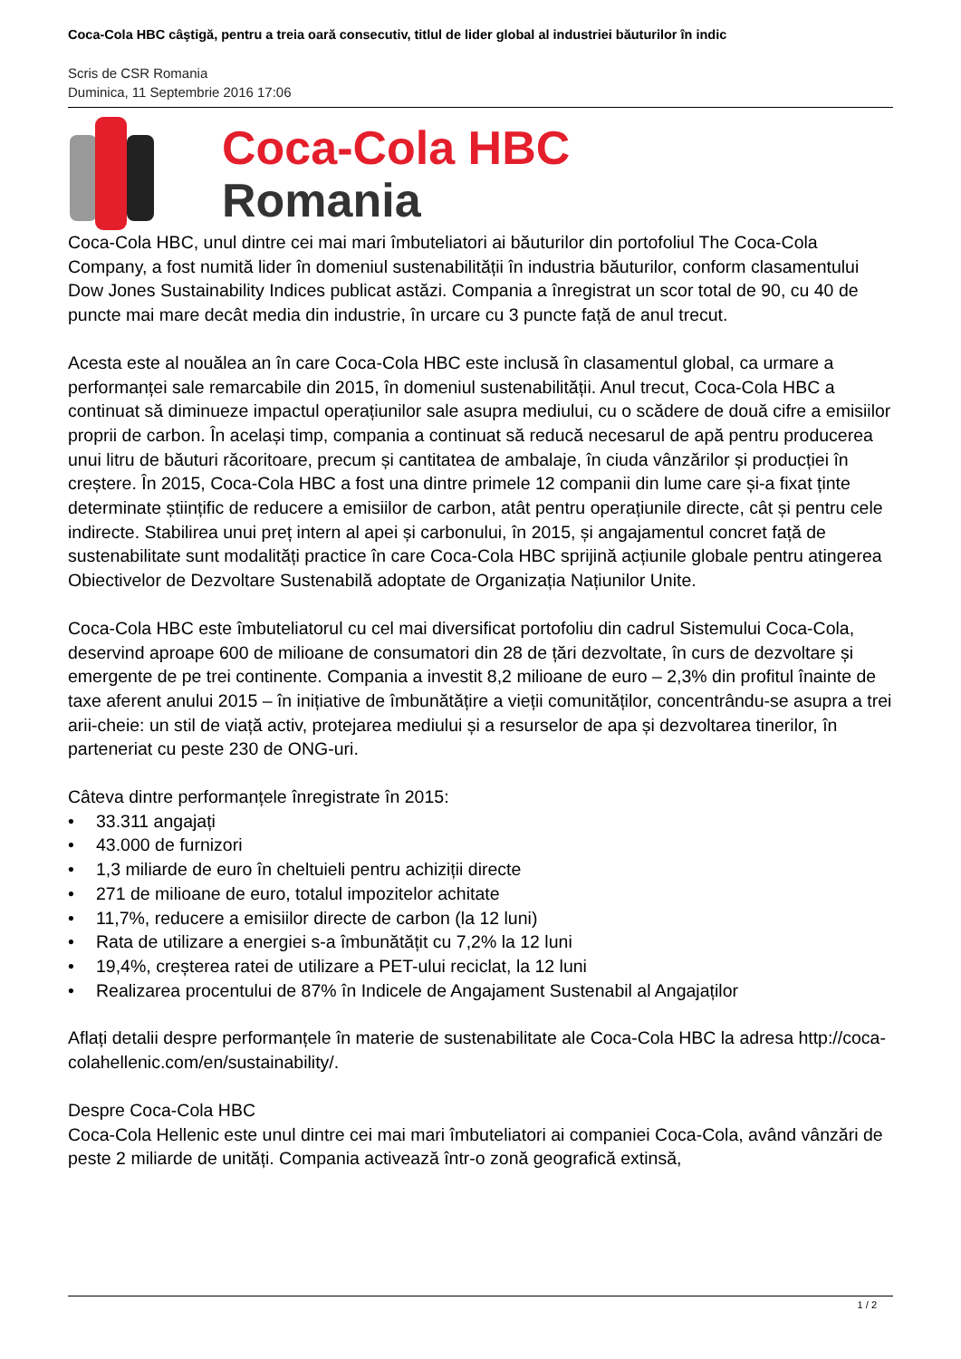Coca-Cola HBC câştigă, pentru a treia oară consecutiv, titlul de lider global al industriei băuturilor în indic
Scris de CSR Romania
Duminica, 11 Septembrie 2016 17:06
Coca-Cola HBC
Romania
Coca-Cola HBC, unul dintre cei mai mari îmbuteliatori ai băuturilor din portofoliul The Coca-Cola Company, a fost numită lider în domeniul sustenabilității în industria băuturilor, conform clasamentului Dow Jones Sustainability Indices publicat astăzi. Compania a înregistrat un scor total de 90, cu 40 de puncte mai mare decât media din industrie, în urcare cu 3 puncte față de anul trecut.
Acesta este al nouălea an în care Coca-Cola HBC este inclusă în clasamentul global, ca urmare a performanței sale remarcabile din 2015, în domeniul sustenabilității. Anul trecut, Coca-Cola HBC a continuat să diminueze impactul operațiunilor sale asupra mediului, cu o scădere de două cifre a emisiilor proprii de carbon. În același timp, compania a continuat să reducă necesarul de apă pentru producerea unui litru de băuturi răcoritoare, precum și cantitatea de ambalaje, în ciuda vânzărilor și producției în creștere. În 2015, Coca-Cola HBC a fost una dintre primele 12 companii din lume care și-a fixat ținte determinate științific de reducere a emisiilor de carbon, atât pentru operațiunile directe, cât și pentru cele indirecte. Stabilirea unui preț intern al apei și carbonului, în 2015, și angajamentul concret față de sustenabilitate sunt modalități practice în care Coca-Cola HBC sprijină acțiunile globale pentru atingerea Obiectivelor de Dezvoltare Sustenabilă adoptate de Organizația Națiunilor Unite.
Coca-Cola HBC este îmbuteliatorul cu cel mai diversificat portofoliu din cadrul Sistemului Coca-Cola, deservind aproape 600 de milioane de consumatori din 28 de țări dezvoltate, în curs de dezvoltare și emergente de pe trei continente. Compania a investit 8,2 milioane de euro – 2,3% din profitul înainte de taxe aferent anului 2015 – în inițiative de îmbunătățire a vieții comunităților, concentrându-se asupra a trei arii-cheie: un stil de viață activ, protejarea mediului și a resurselor de apa și dezvoltarea tinerilor, în parteneriat cu peste 230 de ONG-uri.
Câteva dintre performanțele înregistrate în 2015:
• 33.311 angajați
• 43.000 de furnizori
• 1,3 miliarde de euro în cheltuieli pentru achiziții directe
• 271 de milioane de euro, totalul impozitelor achitate
• 11,7%, reducere a emisiilor directe de carbon (la 12 luni)
• Rata de utilizare a energiei s-a îmbunătățit cu 7,2% la 12 luni
• 19,4%, creșterea ratei de utilizare a PET-ului reciclat, la 12 luni
• Realizarea procentului de 87% în Indicele de Angajament Sustenabil al Angajaților
Aflați detalii despre performanțele în materie de sustenabilitate ale Coca-Cola HBC la adresa http://coca-colahellenic.com/en/sustainability/.
Despre Coca-Cola HBC
Coca-Cola Hellenic este unul dintre cei mai mari îmbuteliatori ai companiei Coca-Cola, având vânzări de peste 2 miliarde de unități. Compania activează într-o zonă geografică extinsă,
1 / 2